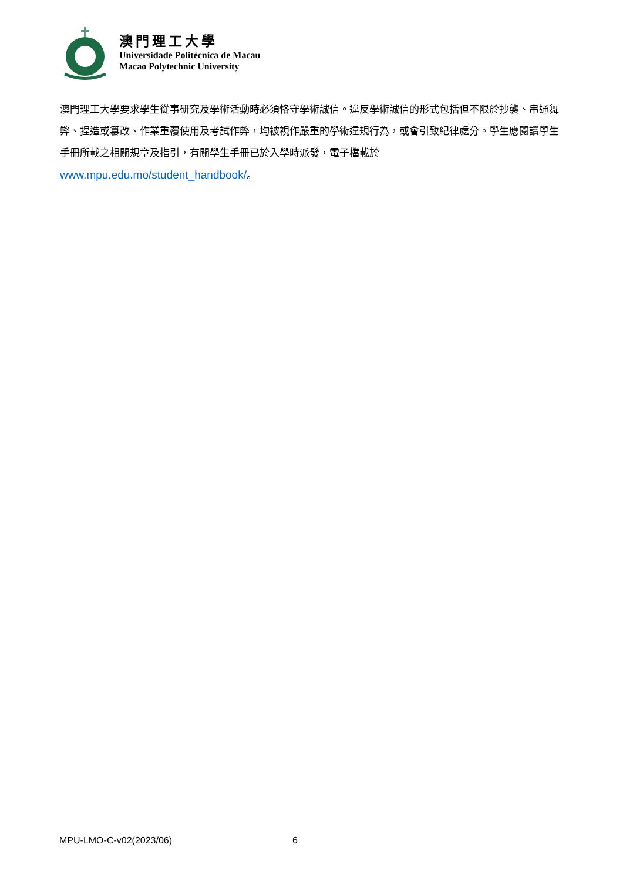澳門理工大學
Universidade Politécnica de Macau
Macao Polytechnic University
澳門理工大學要求學生從事研究及學術活動時必須恪守學術誠信。違反學術誠信的形式包括但不限於抄襲、串通舞弊、捏造或篡改、作業重覆使用及考試作弊，均被視作嚴重的學術違規行為，或會引致紀律處分。學生應閱讀學生手冊所載之相關規章及指引，有關學生手冊已於入學時派發，電子檔載於 www.mpu.edu.mo/student_handbook/。
MPU-LMO-C-v02(2023/06) 6